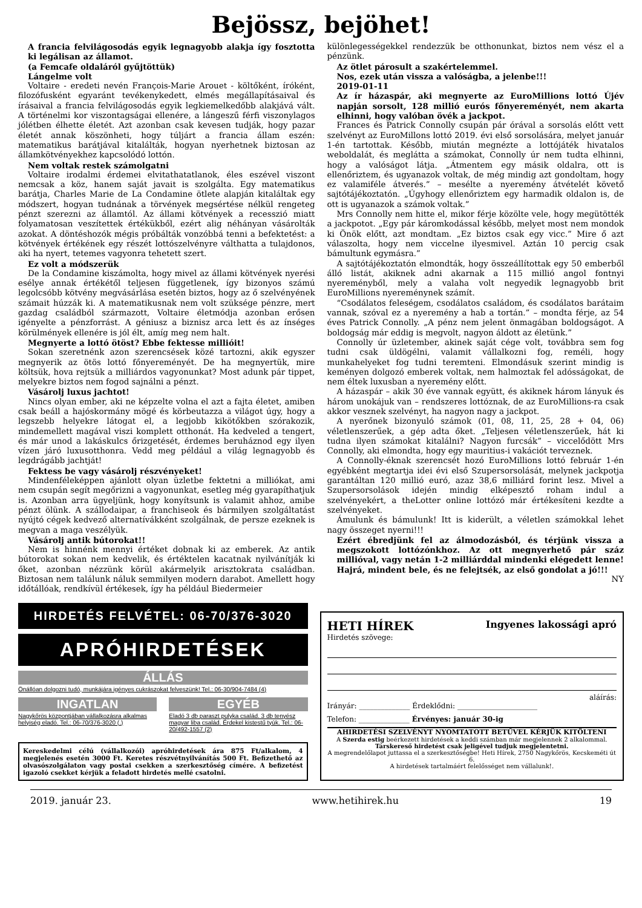Bejössz, bejöhet!
A francia felvilágosodás egyik legnagyobb alakja így fosztotta ki legálisan az államot.
(a Femcafe oldaláról gyűjtöttük)
Lángelme volt
Voltaire - eredeti nevén François-Marie Arouet - költőként, íróként, filozófusként egyaránt tevékenykedett, elmés megállapításaival és írásaival a francia felvilágosodás egyik legkiemelkedőbb alakjává vált. A történelmi kor viszontagságai ellenére, a lángeszű férfi viszonylagos jólétben élhette életét. Azt azonban csak kevesen tudják, hogy pazar életét annak köszönheti, hogy túljárt a francia állam eszén: matematikus barátjával kitalálták, hogyan nyerhetnek biztosan az államkötvényekhez kapcsolódó lottón.
Nem voltak restek számolgatni
Voltaire irodalmi érdemei elvitathatatlanok, éles eszével viszont nemcsak a köz, hanem saját javait is szolgálta. Egy matematikus barátja, Charles Marie de La Condamine ötlete alapján kitaláltak egy módszert, hogyan tudnának a törvények megsértése nélkül rengeteg pénzt szerezni az államtól. Az állami kötvények a recesszió miatt folyamatosan veszítettek értékükből, ezért alig néhányan vásárolták azokat. A döntéshozók mégis próbálták vonzóbbá tenni a befektetést: a kötvények értékének egy részét lottószelvényre válthatta a tulajdonos, aki ha nyert, tetemes vagyonra tehetett szert.
Ez volt a módszerük
De la Condamine kiszámolta, hogy mivel az állami kötvények nyerési esélye annak értékétől teljesen függetlenek, így bizonyos számú legolcsóbb kötvény megvásárlása esetén biztos, hogy az ő szelvényének számait húzzák ki. A matematikusnak nem volt szüksége pénzre, mert gazdag családból származott, Voltaire életmódja azonban erősen igényelte a pénzforrást. A géniusz a biznisz arca lett és az ínséges körülmények ellenére is jól élt, amíg meg nem halt.
Megnyerte a lottó ötöst? Ebbe fektesse millióit!
Sokan szeretnénk azon szerencsések közé tartozni, akik egyszer megnyerik az ötös lottó főnyereményét. De ha megnyertük, mire költsük, hova rejtsük a milliárdos vagyonunkat? Most adunk pár tippet, melyekre biztos nem fogod sajnálni a pénzt.
Vásárolj luxus jachtot!
Nincs olyan ember, aki ne képzelte volna el azt a fajta életet, amiben csak beáll a hajóskormány mögé és körbeutazza a világot úgy, hogy a legszebb helyekre látogat el, a legjobb kikötőkben szórakozik, mindemellett magával viszi komplett otthonát. Ha kedveled a tengert, és már unod a lakáskulcs őrizgetését, érdemes beruháznod egy ilyen vízen járó luxusotthonra. Vedd meg például a világ legnagyobb és legdrágább jachtját!
Fektess be vagy vásárolj részvényeket!
Mindenféleképpen ajánlott olyan üzletbe fektetni a milliókat, ami nem csupán segít megőrizni a vagyonunkat, esetleg még gyarapíthatjuk is. Azonban arra ügyeljünk, hogy konyítsunk is valamit ahhoz, amibe pénzt ölünk. A szállodaipar, a franchiseok és bármilyen szolgáltatást nyújtó cégek kedvező alternatívákként szolgálnak, de persze ezeknek is megvan a maga veszélyük.
Vásárolj antik bútorokat!!
Nem is hinnénk mennyi értéket dobnak ki az emberek. Az antik bútorokat sokan nem kedvelik, és értéktelen kacatnak nyilvánítják ki őket, azonban nézzünk körül akármelyik arisztokrata családban. Biztosan nem találunk náluk semmilyen modern darabot. Amellett hogy időtállóak, rendkívül értékesek, így ha például Biedermeier
különlegességekkel rendezzük be otthonunkat, biztos nem vész el a pénzünk.
Az ötlet párosult a szakértelemmel.
Nos, ezek után vissza a valóságba, a jelenbe!!!
2019-01-11
Az ír házaspár, aki megnyerte az EuroMillions lottó Újév napján sorsolt, 128 millió eurós főnyereményét, nem akarta elhinni, hogy valóban övék a jackpot.
Frances és Patrick Connolly csupán pár órával a sorsolás előtt vett szelvényt az EuroMillons lottó 2019. évi első sorsolására, melyet január 1-én tartottak. Később, miután megnézte a lottójáték hivatalos weboldalát, és meglátta a számokat, Connolly úr nem tudta elhinni, hogy a valóságot látja. „Átmentem egy másik oldalra, ott is ellenőriztem, és ugyanazok voltak, de még mindig azt gondoltam, hogy ez valamiféle átverés.” – mesélte a nyeremény átvételét követő sajtótájékoztatón. „Úgyhogy ellenőriztem egy harmadik oldalon is, de ott is ugyanazok a számok voltak.”
Mrs Connolly nem hitte el, mikor férje közölte vele, hogy megütötték a jackpotot. „Egy pár káromkodással később, melyet most nem mondok ki Önök előtt, azt mondtam. „Ez biztos csak egy vicc.” Mire ő azt válaszolta, hogy nem viccelne ilyesmivel. Aztán 10 percig csak bámultunk egymásra.”
A sajtótájékoztatón elmondták, hogy összeállítottak egy 50 emberből álló listát, akiknek adni akarnak a 115 millió angol fontnyi nyereményből, mely a valaha volt negyedik legnagyobb brit EuroMillions nyereménynek számít.
“Csodálatos feleségem, csodálatos családom, és csodálatos barátaim vannak, szóval ez a nyeremény a hab a tortán.” – mondta férje, az 54 éves Patrick Connolly. „A pénz nem jelent önmagában boldogságot. A boldogság már eddig is megvolt, nagyon áldott az életünk.”
Connolly úr üzletember, akinek saját cége volt, továbbra sem fog tudni csak üldögélni, valamit vállalkozni fog, reméli, hogy munkahelyeket fog tudni teremteni. Elmondásuk szerint mindig is keményen dolgozó emberek voltak, nem halmoztak fel adósságokat, de nem éltek luxusban a nyeremény előtt.
A házaspár – akik 30 éve vannak együtt, és akiknek három lányuk és három unokájuk van – rendszeres lottóznak, de az EuroMillions-ra csak akkor vesznek szelvényt, ha nagyon nagy a jackpot.
A nyerőnek bizonyuló számok (01, 08, 11, 25, 28 + 04, 06) véletlenszerűek, a gép adta őket. „Teljesen véletlenszerűek, hát ki tudna ilyen számokat kitalálni? Nagyon furcsák” – viccelődött Mrs Connolly, aki elmondta, hogy egy mauritius-i vakációt terveznek.
A Connolly-éknak szerencsét hozó EuroMillions lottó február 1-én egyébként megtartja idei évi első Szupersorsolását, melynek jackpotja garantáltan 120 millió euró, azaz 38,6 milliárd forint lesz. Mivel a Szupersorsolások idején mindig elképesztő roham indul a szelvényekért, a theLotter online lottózó már értékesíteni kezdte a szelvényeket.
Ámulunk és bámulunk! Itt is kiderült, a véletlen számokkal lehet nagy összeget nyerni!!!
Ezért ébredjünk fel az álmodozásból, és térjünk vissza a megszokott lottózónkhoz. Az ott megnyerhető pár száz millióval, vagy netán 1-2 milliárddal mindenki elégedett lenne! Hajrá, mindent bele, és ne felejtsék, az első gondolat a jó!!!
NY
HIRDETÉS FELVÉTEL: 06-70/376-3020
APRÓHIRDETÉSEK
ÁLLÁS
Önállóan dolgozni tudó, munkájára igényes cukrászokat felveszünk! Tel.: 06-30/904-7484 (4)
INGATLAN
Nagykőrös központjában vállalkozásra alkalmas helyiség eladó. Tel.: 06-70/376-3020 (.)
EGYÉB
Eladó 3 db paraszt pulyka család. 3 db tenyész magyar liba család. Érdekel kistestű tyúk. Tel.: 06-20/492-1557 (2)
Kereskedelmi célú (vállalkozói) apróhirdetések ára 875 Ft/alkalom, 4 megjelenés esetén 3000 Ft. Keretes részvétnyilvánítás 500 Ft. Befizethető az olvasószolgálaton vagy postai csekken a szerkesztőség címére. A befizetést igazoló csekket kérjük a feladott hirdetés mellé csatolni.
HETI HÍREK Ingyenes lakossági apró
Hirdetés szövege:
aláírás:
Irányár: ______________ Érdeklődni: ______________________
Telefon: ______________ Érvényes: január 30-ig
AHIRDETÉSI SZELVÉNYT NYOMTATOTT BETŰVEL KÉRJÜK KITÖLTENI
A Szerda estig beérkezett hirdetések a keddi számban már megjelennek 2 alkalommal.
Társkereső hirdetést csak jeligével tudjuk megjelentetni.
A megrendelőlapot juttassa el a szerkesztőségbe! Heti Hírek, 2750 Nagykőrös, Kecskeméti út 6.
A hirdetések tartalmáért felelősséget nem vállalunk!.
2019. január 23. www.hetihirek.hu 19